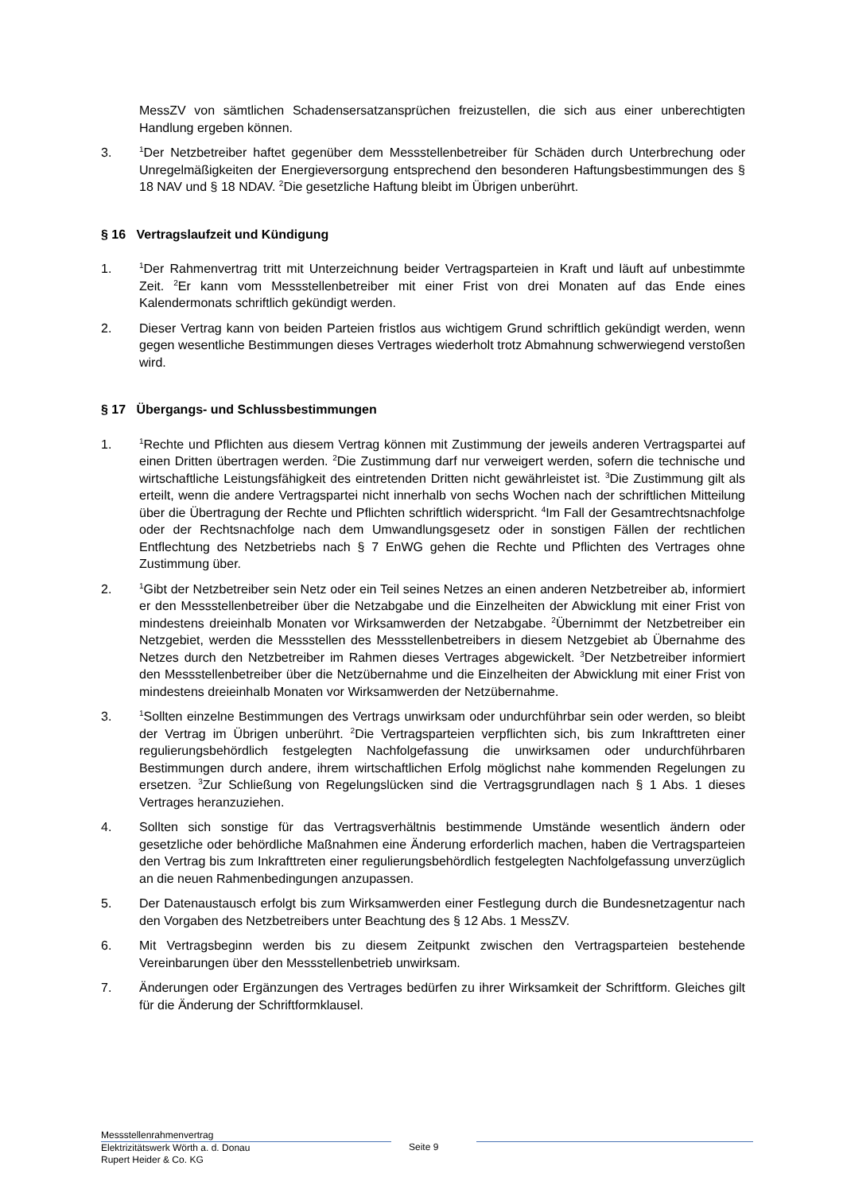MessZV von sämtlichen Schadensersatzansprüchen freizustellen, die sich aus einer unberechtigten Handlung ergeben können.
3.
<sup>1</sup> Der Netzbetreiber haftet gegenüber dem Messstellenbetreiber für Schäden durch Unterbrechung oder Unregelmäßigkeiten der Energieversorgung entsprechend den besonderen Haftungsbestimmungen des § 18 NAV und § 18 NDAV. <sup>2</sup>Die gesetzliche Haftung bleibt im Übrigen unberührt.
§ 16 Vertragslaufzeit und Kündigung
1.
<sup>1</sup> Der Rahmenvertrag tritt mit Unterzeichnung beider Vertragsparteien in Kraft und läuft auf unbestimmte Zeit. <sup>2</sup>Er kann vom Messstellenbetreiber mit einer Frist von drei Monaten auf das Ende eines Kalendermonats schriftlich gekündigt werden.
2. Dieser Vertrag kann von beiden Parteien fristlos aus wichtigem Grund schriftlich gekündigt werden, wenn gegen wesentliche Bestimmungen dieses Vertrages wiederholt trotz Abmahnung schwerwiegend verstoßen wird.
§ 17 Übergangs- und Schlussbestimmungen
1.
<sup>1</sup> Rechte und Pflichten aus diesem Vertrag können mit Zustimmung der jeweils anderen Vertragspartei auf einen Dritten übertragen werden. <sup>2</sup>Die Zustimmung darf nur verweigert werden, sofern die technische und wirtschaftliche Leistungsfähigkeit des eintretenden Dritten nicht gewährleistet ist. <sup>3</sup>Die Zustimmung gilt als erteilt, wenn die andere Vertragspartei nicht innerhalb von sechs Wochen nach der schriftlichen Mitteilung über die Übertragung der Rechte und Pflichten schriftlich widerspricht. <sup>4</sup>Im Fall der Gesamtrechtsnachfolge oder der Rechtsnachfolge nach dem Umwandlungsgesetz oder in sonstigen Fällen der rechtlichen Entflechtung des Netzbetriebs nach § 7 EnWG gehen die Rechte und Pflichten des Vertrages ohne Zustimmung über.
2.
<sup>1</sup> Gibt der Netzbetreiber sein Netz oder ein Teil seines Netzes an einen anderen Netzbetreiber ab, informiert er den Messstellenbetreiber über die Netzabgabe und die Einzelheiten der Abwicklung mit einer Frist von mindestens dreieinhalb Monaten vor Wirksamwerden der Netzabgabe. <sup>2</sup>Übernimmt der Netzbetreiber ein Netzgebiet, werden die Messstellen des Messstellenbetreibers in diesem Netzgebiet ab Übernahme des Netzes durch den Netzbetreiber im Rahmen dieses Vertrages abgewickelt. <sup>3</sup>Der Netzbetreiber informiert den Messstellenbetreiber über die Netzübernahme und die Einzelheiten der Abwicklung mit einer Frist von mindestens dreieinhalb Monaten vor Wirksamwerden der Netzübernahme.
3.
<sup>1</sup> Sollten einzelne Bestimmungen des Vertrags unwirksam oder undurchführbar sein oder werden, so bleibt der Vertrag im Übrigen unberührt. <sup>2</sup>Die Vertragsparteien verpflichten sich, bis zum Inkrafttreten einer regulierungsbehördlich festgelegten Nachfolgefassung die unwirksamen oder undurchführbaren Bestimmungen durch andere, ihrem wirtschaftlichen Erfolg möglichst nahe kommenden Regelungen zu ersetzen. <sup>3</sup>Zur Schließung von Regelungslücken sind die Vertragsgrundlagen nach § 1 Abs. 1 dieses Vertrages heranzuziehen.
4. Sollten sich sonstige für das Vertragsverhältnis bestimmende Umstände wesentlich ändern oder gesetzliche oder behördliche Maßnahmen eine Änderung erforderlich machen, haben die Vertragsparteien den Vertrag bis zum Inkrafttreten einer regulierungsbehördlich festgelegten Nachfolgefassung unverzüglich an die neuen Rahmenbedingungen anzupassen.
5. Der Datenaustausch erfolgt bis zum Wirksamwerden einer Festlegung durch die Bundesnetzagentur nach den Vorgaben des Netzbetreibers unter Beachtung des § 12 Abs. 1 MessZV.
6. Mit Vertragsbeginn werden bis zu diesem Zeitpunkt zwischen den Vertragsparteien bestehende Vereinbarungen über den Messstellenbetrieb unwirksam.
7. Änderungen oder Ergänzungen des Vertrages bedürfen zu ihrer Wirksamkeit der Schriftform. Gleiches gilt für die Änderung der Schriftformklausel.
Messstellenrahmenvertrag
Elektrizitätswerk Wörth a. d. Donau
Rupert Heider & Co. KG
Seite 9